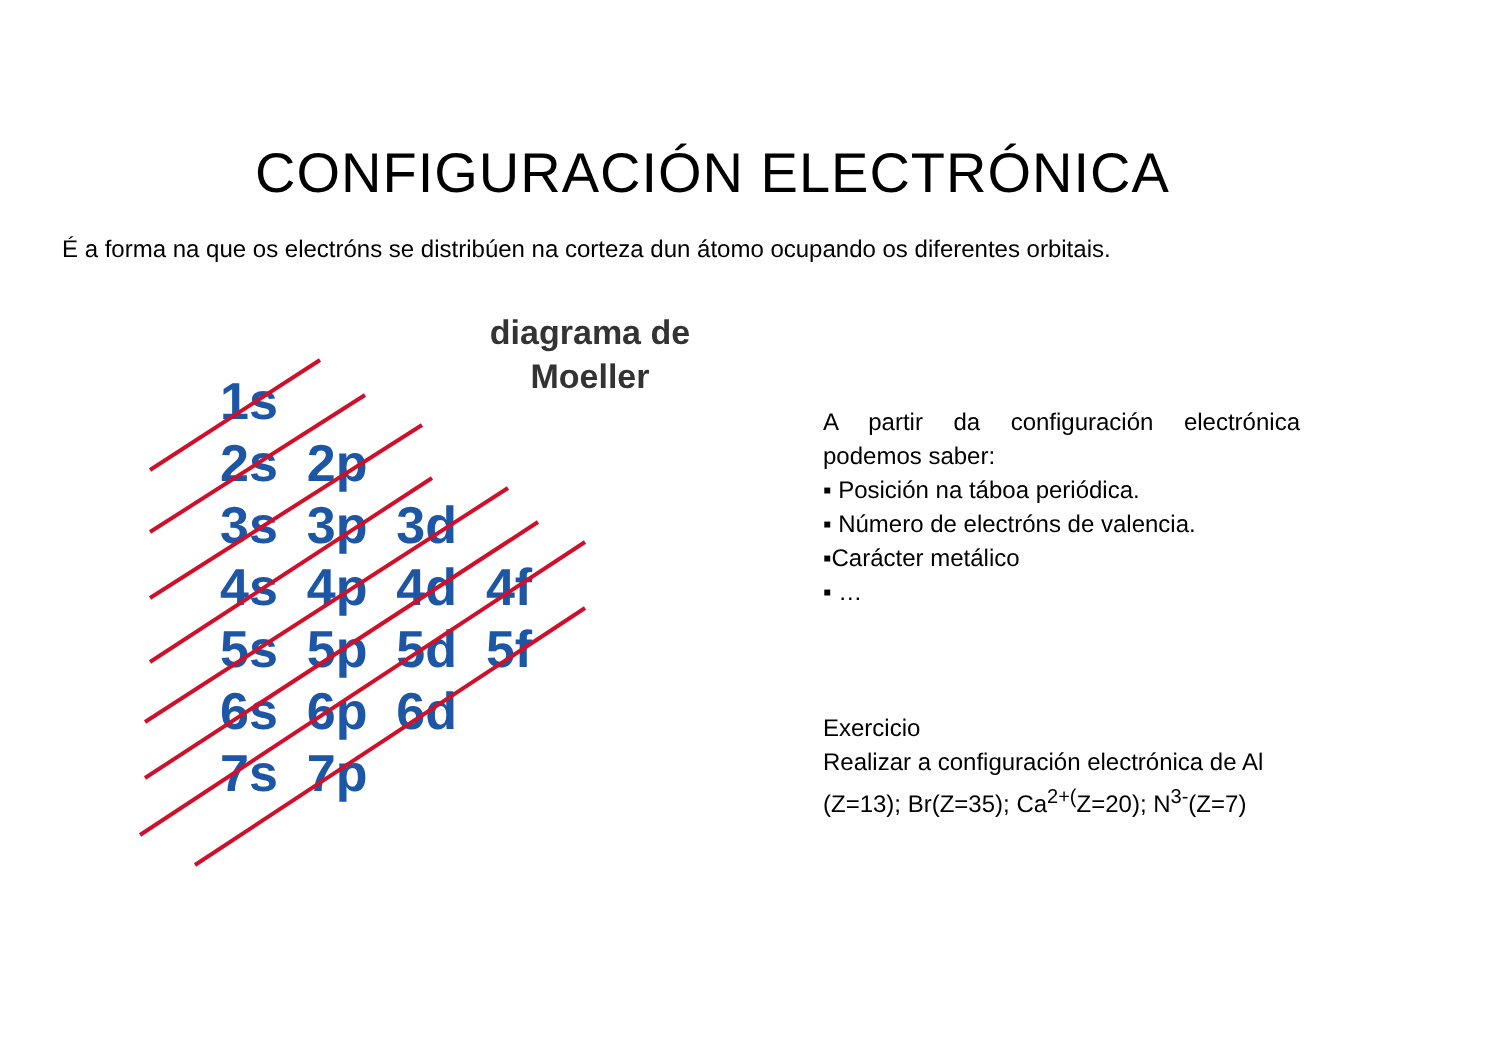CONFIGURACIÓN ELECTRÓNICA
É a forma na que os electróns se distribúen na corteza dun átomo ocupando os diferentes orbitais.
diagrama de Moeller
1s
2s 2p
3s 3p 3d
4s 4p 4d 4f
5s 5p 5d 5f
6s 6p 6d
7s 7p
A partir da configuración electrónica podemos saber:
▪ Posición na táboa periódica.
▪ Número de electróns de valencia.
▪Carácter metálico
▪ …
Exercicio
Realizar a configuración electrónica de Al (Z=13); Br(Z=35); Ca<sup>2+(</sup>Z=20); N<sup>3-</sup>(Z=7)